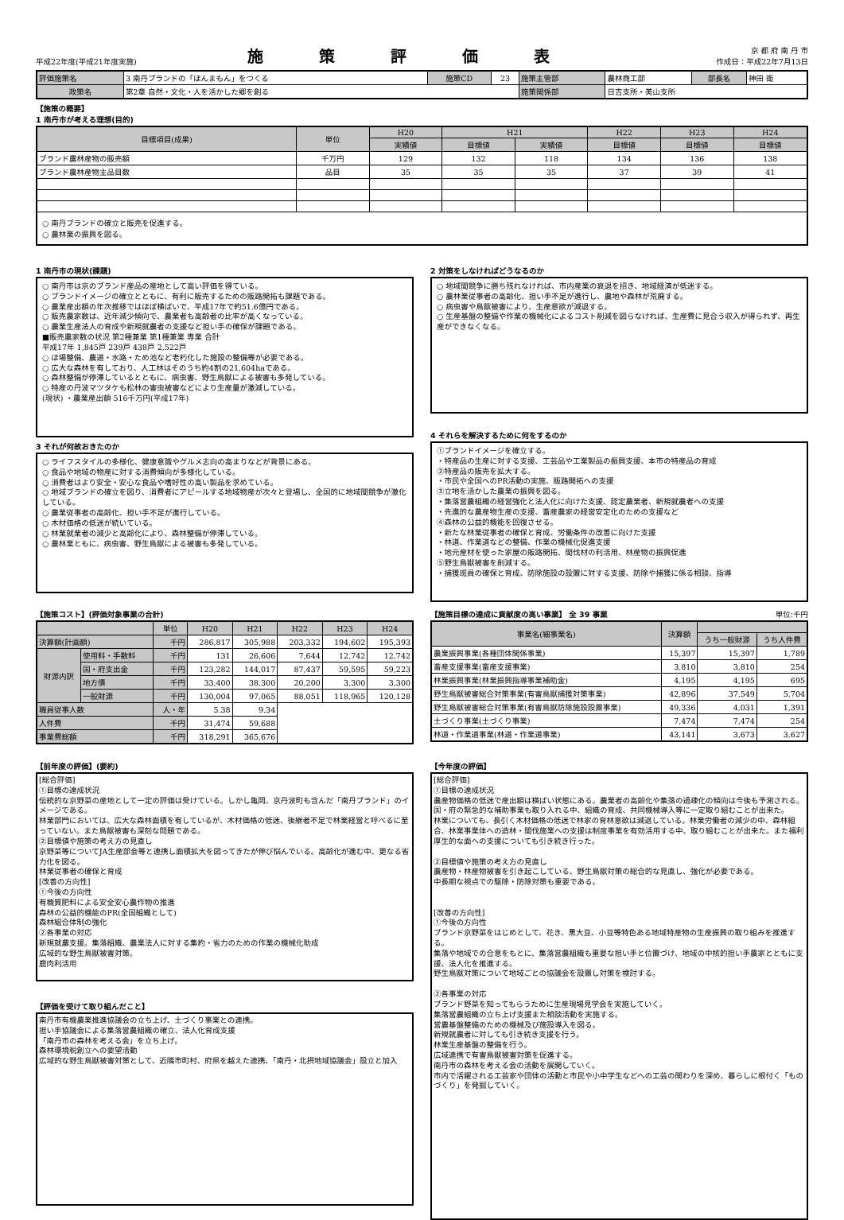平成22年度(平成21年度実施) 施策評価表 京 都 府 南 丹 市
作成日：平成22年7月13日
| 評価施策名 | 3 南丹ブランドの「ほんまもん」をつくる | 施策CD | 23 | 施策主管部 | 農林商工部 | 部長名 | 神田 衛 |
| 政策名 | 第2章 自然・文化・人を活かした郷を創る | | | 施策関係部 | 日吉支所・美山支所 | | |
【施策の概要】
1 南丹市が考える理想(目的)
| 目標項目(成果) | 単位 | H20 | H21 | | H22 | H23 | H24 |
| | | 実績値 | 目標値 | 実績値 | 目標値 | 目標値 | 目標値 |
| ブランド農林産物の販売額 | 千万円 | 129 | 132 | 118 | 134 | 136 | 138 |
| ブランド農林産物主品目数 | 品目 | 35 | 35 | 35 | 37 | 39 | 41 |
| ○ 南丹ブランドの確立と販売を促進する。 ○ 農林業の振興を図る。 | | | | | | | |
1 南丹市の現状(課題)
○ 南丹市は京のブランド産品の産地として高い評価を得ている。
○ ブランドイメージの確立とともに、有利に販売するための販路開拓も課題である。
○ 農業産出額の年次推移ではほぼ横ばいで、平成17年で約51.6億円である。
○ 販売農家数は、近年減少傾向で、農業者も高齢者の比率が高くなっている。
○ 農業生産法人の育成や新規就農者の支援など担い手の確保が課題である。
■販売農家数の状況 第2種兼業 第1種兼業 専業 合計
平成17年 1,845戸 239戸 438戸 2,522戸
○ ほ場整備、農道・水路・ため池など老朽化した施設の整備等が必要である。
○ 広大な森林を有しており、人工林はそのうち約4割の21,604haである。
○ 森林整備が停滞しているとともに、病虫害、野生鳥獣による被害も多発している。
○ 特産の丹波マツタケも松林の害虫被害などにより生産量が激減している。
(現状) ・農業産出額 516千万円(平成17年)
3 それが何故おきたのか
○ ライフスタイルの多様化、健康意識やグルメ志向の高まりなどが背景にある。
○ 食品や地域の物産に対する消費傾向が多様化している。
○ 消費者はより安全・安心な食品や嗜好性の高い製品を求めている。
○ 地域ブランドの確立を図り、消費者にアピールする地域物産が次々と登場し、全国的に地域間競争が激化している。
○ 農業従事者の高齢化、担い手不足が進行している。
○ 木材価格の低迷が続いている。
○ 林業就業者の減少と高齢化により、森林整備が停滞している。
○ 農林業ともに、病虫害、野生鳥獣による被害も多発している。
2 対策をしなければどうなるのか
○ 地域間競争に勝ち残れなければ、市内産業の衰退を招き、地域経済が低迷する。
○ 農林業従事者の高齢化、担い手不足が進行し、農地や森林が荒廃する。
○ 病虫害や鳥獣被害により、生産意欲が減退する。
○ 生産基盤の整備や作業の機械化によるコスト削減を図らなければ、生産費に見合う収入が得られず、再生産ができなくなる。
4 それらを解決するために何をするのか
①ブランドイメージを確立する。
・特産品の生産に対する支援、工芸品や工業製品の振興支援、本市の特産品の育成
②特産品の販売を拡大する。
・市民や全国へのPR活動の実施、販路開拓への支援
③立地を活かした農業の振興を図る。
・集落営農組織の経営強化と法人化に向けた支援、認定農業者、新規就農者への支援
・先進的な農産物生産の支援、畜産農家の経営安定化のための支援など
④森林の公益的機能を回復させる。
・新たな林業従事者の確保と育成、労働条件の改善に向けた支援
・林道、作業道などの整備、作業の機械化促進支援
・地元産材を使った家屋の販路開拓、間伐材の利活用、林産物の振興促進
⑤野生鳥獣被害を削減する。
・捕獲班員の確保と育成、防除施設の設置に対する支援、防除や捕獲に係る相談、指導
【施策コスト】(評価対象事業の合計)
| | | 単位 | H20 | H21 | H22 | H23 | H24 |
| 決算額(計画額) | | 千円 | 286,817 | 305,988 | 203,332 | 194,602 | 195,393 |
| 財源内訳 | 使用料・手数料 | 千円 | 131 | 26,606 | 7,644 | 12,742 | 12,742 |
| | 国・府支出金 | 千円 | 123,282 | 144,017 | 87,437 | 59,595 | 59,223 |
| | 地方債 | 千円 | 33,400 | 38,300 | 20,200 | 3,300 | 3,300 |
| | 一般財源 | 千円 | 130,004 | 97,065 | 88,051 | 118,965 | 120,128 |
| 職員従事人数 | | 人・年 | 5.38 | 9.34 | | | |
| 人件費 | | 千円 | 31,474 | 59,688 | | | |
| 事業費総額 | | 千円 | 318,291 | 365,676 | | | |
【施策目標の達成に貢献度の高い事業】 全 39 事業 単位:千円
| 事業名(細事業名) | 決算額 | | |
| | | うち一般財源 | うち人件費 |
| 農業振興事業(各種団体関係事業) | 15,397 | 15,397 | 1,789 |
| 畜産支援事業(畜産支援事業) | 3,810 | 3,810 | 254 |
| 林業振興事業(林業振興指導事業補助金) | 4,195 | 4,195 | 695 |
| 野生鳥獣被害総合対策事業(有害鳥獣捕獲対策事業) | 42,896 | 37,549 | 5,704 |
| 野生鳥獣被害総合対策事業(有害鳥獣防除施設設置事業) | 49,336 | 4,031 | 1,391 |
| 土づくり事業(土づくり事業) | 7,474 | 7,474 | 254 |
| 林道・作業道事業(林道・作業道事業) | 43,141 | 3,673 | 3,627 |
【前年度の評価】(要約)
[総合評価]
①目標の達成状況
伝統的な京野菜の産地として一定の評価は受けている。しかし亀岡、京丹波町も含んだ「南丹ブランド」のイメージである。
林業部門においては、広大な森林面積を有しているが、木材価格の低迷、後継者不足で林業経営と呼べるに至っていない。また鳥獣被害も深刻な問題である。
②目標値や施策の考え方の見直し
京野菜等についてJA生産部会等と連携し面積拡大を図ってきたが伸び悩んでいる。高齢化が進む中、更なる省力化を図る。
林業従事者の確保と育成
[改善の方向性]
①今後の方向性
有機質肥料による安全安心農作物の推進
森林の公益的機能のPR(全国組織として)
森林組合体制の強化
②各事業の対応
新規就農支援。集落組織、農業法人に対する集約・省力のための作業の機械化助成
広域的な野生鳥獣被害対策。
鹿肉利活用
【評価を受けて取り組んだこと】
南丹市有機農業推進協議会の立ち上げ、土づくり事業との連携。
担い手協議会による集落営農組織の確立、法人化育成支援
「南丹市の森林を考える会」を立ち上げ。
森林環境税創立への要望活動
広域的な野生鳥獣被害対策として、近隣市町村、府県を越えた連携、「南丹・北摂地域協議会」設立と加入
【今年度の評価】
[総合評価]
①目標の達成状況
農産物価格の低迷で産出額は横ばい状態にある。農業者の高齢化や集落の過疎化の傾向は今後も予測される。国・府の緊急的な補助事業も取り入れる中、組織の育成、共同機械導入等に一定取り組むことが出来た。
林業についても、長引く木材価格の低迷で林家の育林意欲は減退している。林業労働者の減少の中、森林組合、林業事業体への造林・間伐施業への支援は制度事業を有効活用する中、取り組むことが出来た。また福利厚生的な面への支援についても引き続き行った。
②目標値や施策の考え方の見直し
農産物・林産物被害を引き起こしている、野生鳥獣対策の総合的な見直し、強化が必要である。
中長期な視点での駆除・防除対策も重要である。
[改善の方向性]
①今後の方向性
ブランド京野菜をはじめとして、花き、黒大豆、小豆等特色ある地域特産物の生産振興の取り組みを推進する。
集落や地域での合意をもとに、集落営農組織も重要な担い手と位置づけ、地域の中核的担い手農家とともに支援、法人化を推進する。
野生鳥獣対策について地域ごとの協議会を設置し対策を検討する。
②各事業の対応
ブランド野菜を知ってもらうために生産現場見学会を実施していく。
集落営農組織の立ち上げ支援また相談活動を実施する。
営農基盤整備のための機械及び施設導入を図る。
新規就農者に対しても引き続き支援を行う。
林業生産基盤の整備を行う。
広域連携で有害鳥獣被害対策を促進する。
南丹市の森林を考える会の活動を展開していく。
市内で活躍される工芸家や団体の活動と市民や小中学生などへの工芸の関わりを深め、暮らしに根付く「ものづくり」を発掘していく。